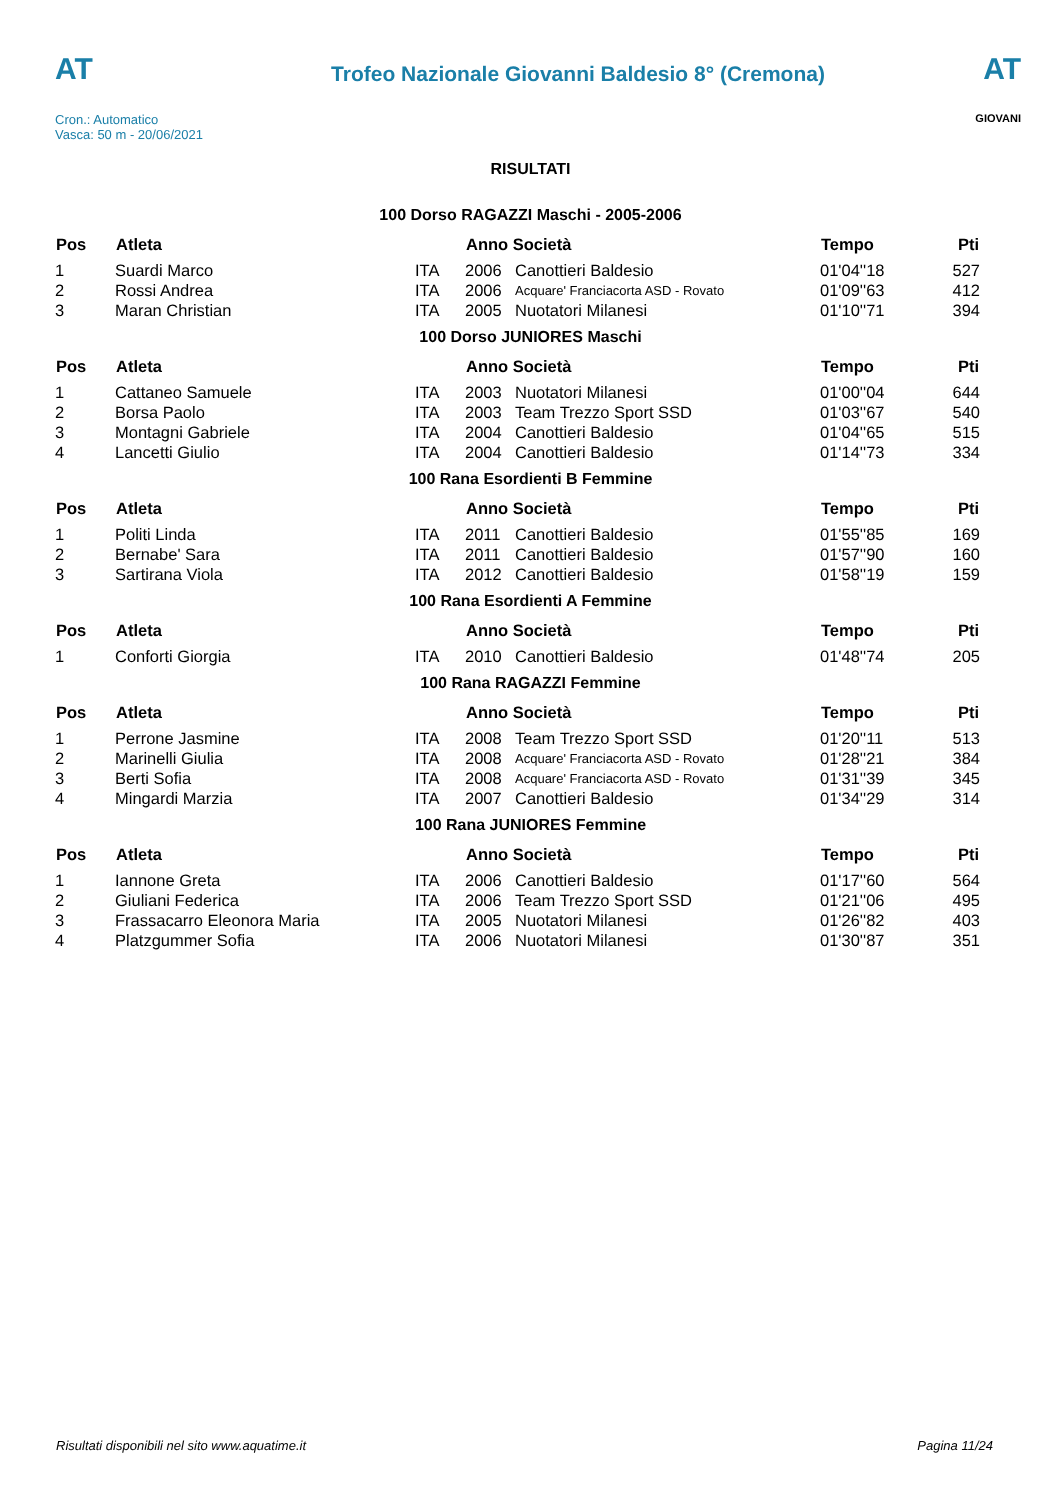AT
Cron.: Automatico
Vasca: 50 m - 20/06/2021
Trofeo Nazionale Giovanni Baldesio 8° (Cremona)
AT
GIOVANI
RISULTATI
100 Dorso RAGAZZI Maschi - 2005-2006
| Pos | Atleta | | Anno Società | | Tempo | Pti |
| --- | --- | --- | --- | --- | --- | --- |
| 1 | Suardi Marco | ITA | 2006 | Canottieri Baldesio | 01'04''18 | 527 |
| 2 | Rossi Andrea | ITA | 2006 | Acquare' Franciacorta ASD - Rovato | 01'09''63 | 412 |
| 3 | Maran Christian | ITA | 2005 | Nuotatori Milanesi | 01'10''71 | 394 |
100 Dorso JUNIORES Maschi
| Pos | Atleta | | Anno Società | | Tempo | Pti |
| --- | --- | --- | --- | --- | --- | --- |
| 1 | Cattaneo Samuele | ITA | 2003 | Nuotatori Milanesi | 01'00''04 | 644 |
| 2 | Borsa Paolo | ITA | 2003 | Team Trezzo Sport SSD | 01'03''67 | 540 |
| 3 | Montagni Gabriele | ITA | 2004 | Canottieri Baldesio | 01'04''65 | 515 |
| 4 | Lancetti Giulio | ITA | 2004 | Canottieri Baldesio | 01'14''73 | 334 |
100 Rana Esordienti B Femmine
| Pos | Atleta | | Anno Società | | Tempo | Pti |
| --- | --- | --- | --- | --- | --- | --- |
| 1 | Politi Linda | ITA | 2011 | Canottieri Baldesio | 01'55''85 | 169 |
| 2 | Bernabe' Sara | ITA | 2011 | Canottieri Baldesio | 01'57''90 | 160 |
| 3 | Sartirana Viola | ITA | 2012 | Canottieri Baldesio | 01'58''19 | 159 |
100 Rana Esordienti A Femmine
| Pos | Atleta | | Anno Società | | Tempo | Pti |
| --- | --- | --- | --- | --- | --- | --- |
| 1 | Conforti Giorgia | ITA | 2010 | Canottieri Baldesio | 01'48''74 | 205 |
100 Rana RAGAZZI Femmine
| Pos | Atleta | | Anno Società | | Tempo | Pti |
| --- | --- | --- | --- | --- | --- | --- |
| 1 | Perrone Jasmine | ITA | 2008 | Team Trezzo Sport SSD | 01'20''11 | 513 |
| 2 | Marinelli Giulia | ITA | 2008 | Acquare' Franciacorta ASD - Rovato | 01'28''21 | 384 |
| 3 | Berti Sofia | ITA | 2008 | Acquare' Franciacorta ASD - Rovato | 01'31''39 | 345 |
| 4 | Mingardi Marzia | ITA | 2007 | Canottieri Baldesio | 01'34''29 | 314 |
100 Rana JUNIORES Femmine
| Pos | Atleta | | Anno Società | | Tempo | Pti |
| --- | --- | --- | --- | --- | --- | --- |
| 1 | Iannone Greta | ITA | 2006 | Canottieri Baldesio | 01'17''60 | 564 |
| 2 | Giuliani Federica | ITA | 2006 | Team Trezzo Sport SSD | 01'21''06 | 495 |
| 3 | Frassacarro Eleonora Maria | ITA | 2005 | Nuotatori Milanesi | 01'26''82 | 403 |
| 4 | Platzgummer Sofia | ITA | 2006 | Nuotatori Milanesi | 01'30''87 | 351 |
Risultati disponibili nel sito www.aquatime.it Pagina 11/24